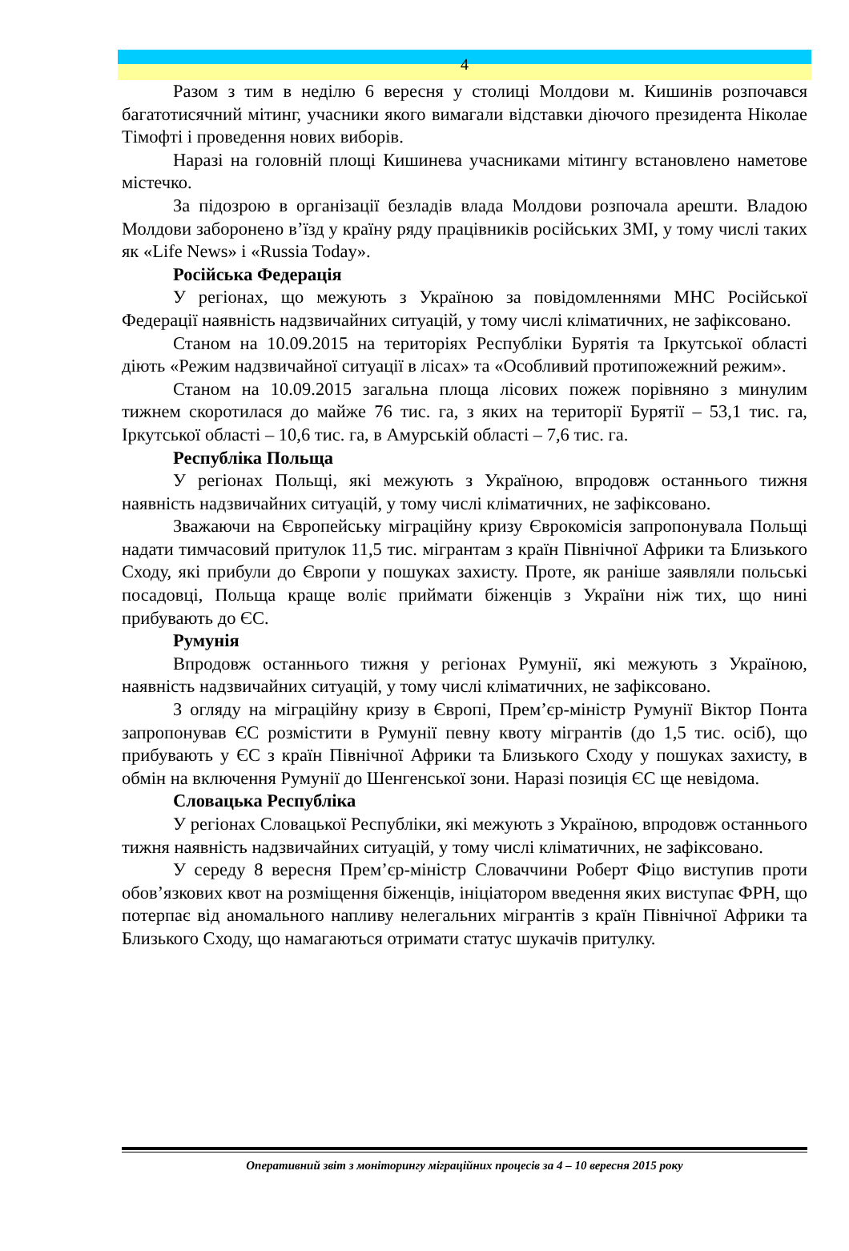4
Разом з тим в неділю 6 вересня у столиці Молдови м. Кишинів розпочався багатотисячний мітинг, учасники якого вимагали відставки діючого президента Ніколае Тімофті і проведення нових виборів.
Наразі на головній площі Кишинева учасниками мітингу встановлено наметове містечко.
За підозрою в організації безладів влада Молдови розпочала арешти. Владою Молдови заборонено в’їзд у країну ряду працівників російських ЗМІ, у тому числі таких як «Life News» і «Russia Today».
Російська Федерація
У регіонах, що межують з Україною за повідомленнями МНС Російської Федерації наявність надзвичайних ситуацій, у тому числі кліматичних, не зафіксовано.
Станом на 10.09.2015 на територіях Республіки Бурятія та Іркутської області діють «Режим надзвичайної ситуації в лісах» та «Особливий протипожежний режим».
Станом на 10.09.2015 загальна площа лісових пожеж порівняно з минулим тижнем скоротилася до майже 76 тис. га, з яких на території Бурятії – 53,1 тис. га, Іркутської області – 10,6 тис. га, в Амурській області – 7,6 тис. га.
Республіка Польща
У регіонах Польщі, які межують з Україною, впродовж останнього тижня наявність надзвичайних ситуацій, у тому числі кліматичних, не зафіксовано.
Зважаючи на Європейську міграційну кризу Єврокомісія запропонувала Польщі надати тимчасовий притулок 11,5 тис. мігрантам з країн Північної Африки та Близького Сходу, які прибули до Європи у пошуках захисту. Проте, як раніше заявляли польські посадовці, Польща краще воліє приймати біженців з України ніж тих, що нині прибувають до ЄС.
Румунія
Впродовж останнього тижня у регіонах Румунії, які межують з Україною, наявність надзвичайних ситуацій, у тому числі кліматичних, не зафіксовано.
З огляду на міграційну кризу в Європі, Прем’єр-міністр Румунії Віктор Понта запропонував ЄС розмістити в Румунії певну квоту мігрантів (до 1,5 тис. осіб), що прибувають у ЄС з країн Північної Африки та Близького Сходу у пошуках захисту, в обмін на включення Румунії до Шенгенської зони. Наразі позиція ЄС ще невідома.
Словацька Республіка
У регіонах Словацької Республіки, які межують з Україною, впродовж останнього тижня наявність надзвичайних ситуацій, у тому числі кліматичних, не зафіксовано.
У середу 8 вересня Прем’єр-міністр Словаччини Роберт Фіцо виступив проти обов’язкових квот на розміщення біженців, ініціатором введення яких виступає ФРН, що потерпає від аномального напливу нелегальних мігрантів з країн Північної Африки та Близького Сходу, що намагаються отримати статус шукачів притулку.
Оперативний звіт з моніторингу міграційних процесів за 4 – 10 вересня 2015 року